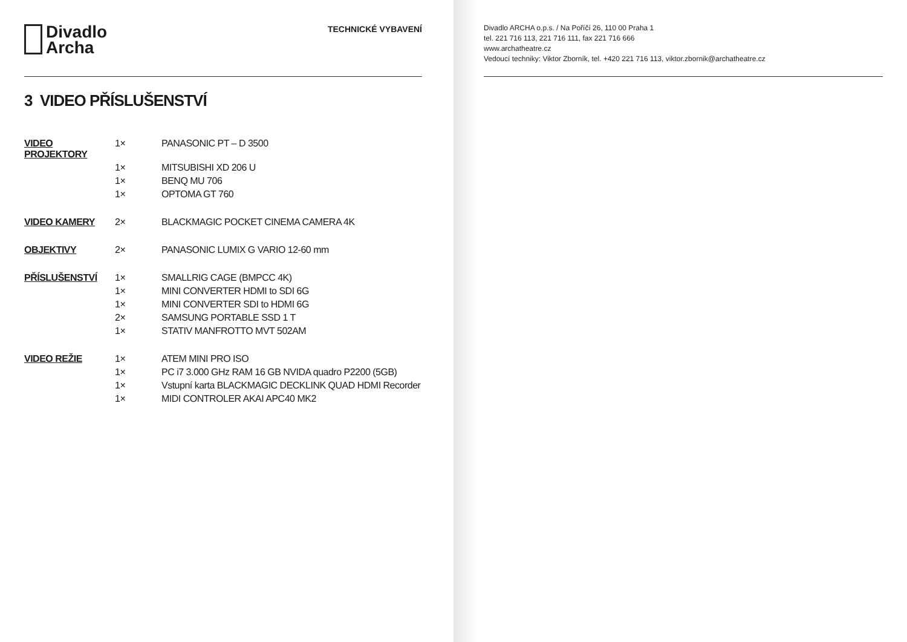Divadlo
Archa
TECHNICKÉ VYBAVENÍ
3 VIDEO PŘÍSLUŠENSTVÍ
| VIDEO PROJEKTORY | 1× | PANASONIC PT – D 3500 |
| | 1× | MITSUBISHI XD 206 U |
| | 1× | BENQ MU 706 |
| | 1× | OPTOMA GT 760 |
| VIDEO KAMERY | 2× | BLACKMAGIC POCKET CINEMA CAMERA 4K |
| OBJEKTIVY | 2× | PANASONIC LUMIX G VARIO 12-60 mm |
| PŘÍSLUŠENSTVÍ | 1× | SMALLRIG CAGE (BMPCC 4K) |
| | 1× | MINI CONVERTER HDMI to SDI 6G |
| | 1× | MINI CONVERTER SDI to HDMI 6G |
| | 2× | SAMSUNG PORTABLE SSD 1 T |
| | 1× | STATIV MANFROTTO MVT 502AM |
| VIDEO REŽIE | 1× | ATEM MINI PRO ISO |
| | 1× | PC i7 3.000 GHz RAM 16 GB NVIDA quadro P2200 (5GB) |
| | 1× | Vstupní karta BLACKMAGIC DECKLINK QUAD HDMI Recorder |
| | 1× | MIDI CONTROLER AKAI APC40 MK2 |
Divadlo ARCHA o.p.s. / Na Poříčí 26, 110 00 Praha 1
tel. 221 716 113, 221 716 111, fax 221 716 666
www.archatheatre.cz
Vedoucí techniky: Viktor Zborník, tel. +420 221 716 113, viktor.zbornik@archatheatre.cz